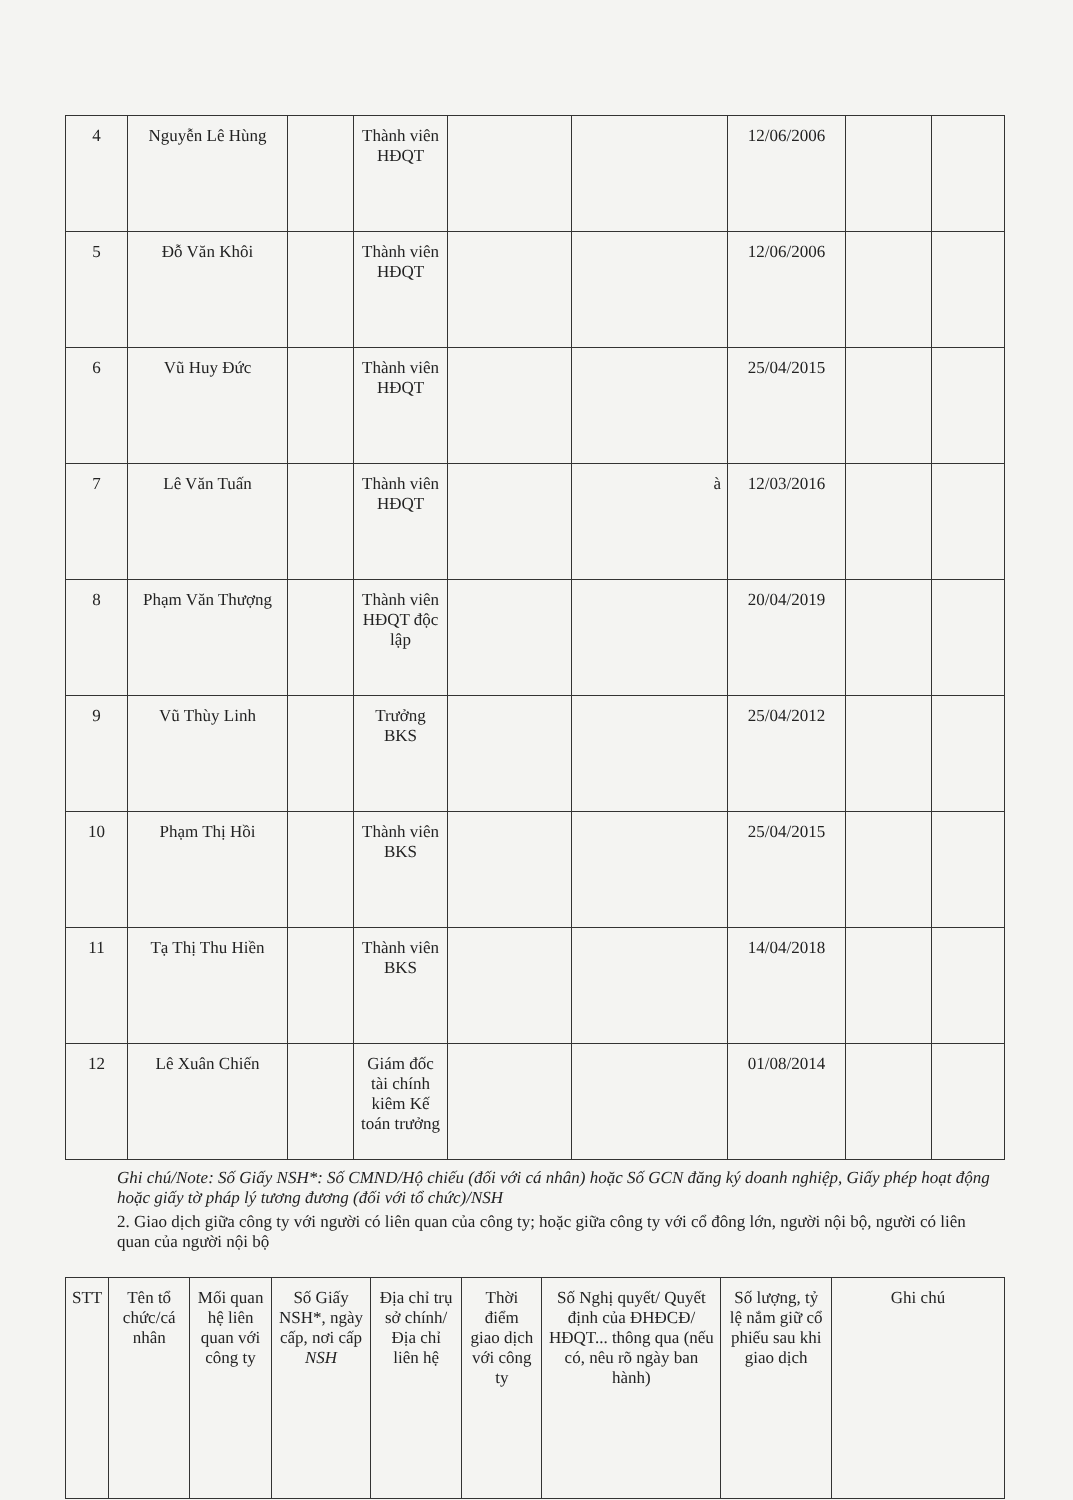| 4 | Nguyễn Lê Hùng | | Thành viên HĐQT | | | 12/06/2006 | | |
| 5 | Đỗ Văn Khôi | | Thành viên HĐQT | | | 12/06/2006 | | |
| 6 | Vũ Huy Đức | | Thành viên HĐQT | | | 25/04/2015 | | |
| 7 | Lê Văn Tuấn | | Thành viên HĐQT | | à | 12/03/2016 | | |
| 8 | Phạm Văn Thượng | | Thành viên HĐQT độc lập | | | 20/04/2019 | | |
| 9 | Vũ Thùy Linh | | Trưởng BKS | | | 25/04/2012 | | |
| 10 | Phạm Thị Hồi | | Thành viên BKS | | | 25/04/2015 | | |
| 11 | Tạ Thị Thu Hiền | | Thành viên BKS | | | 14/04/2018 | | |
| 12 | Lê Xuân Chiến | | Giám đốc tài chính kiêm Kế toán trưởng | | | 01/08/2014 | | |
Ghi chú/Note: Số Giấy NSH*: Số CMND/Hộ chiếu (đối với cá nhân) hoặc Số GCN đăng ký doanh nghiệp, Giấy phép hoạt động hoặc giấy tờ pháp lý tương đương (đối với tổ chức)/NSH
2. Giao dịch giữa công ty với người có liên quan của công ty; hoặc giữa công ty với cổ đông lớn, người nội bộ, người có liên quan của người nội bộ
| STT | Tên tổ chức/cá nhân | Mối quan hệ liên quan với công ty | Số Giấy NSH*, ngày cấp, nơi cấp NSH | Địa chỉ trụ sở chính/ Địa chỉ liên hệ | Thời điểm giao dịch với công ty | Số Nghị quyết/ Quyết định của ĐHĐCĐ/ HĐQT... thông qua (nếu có, nêu rõ ngày ban hành) | Số lượng, tỷ lệ nắm giữ cổ phiếu sau khi giao dịch | Ghi chú |
| --- | --- | --- | --- | --- | --- | --- | --- | --- |